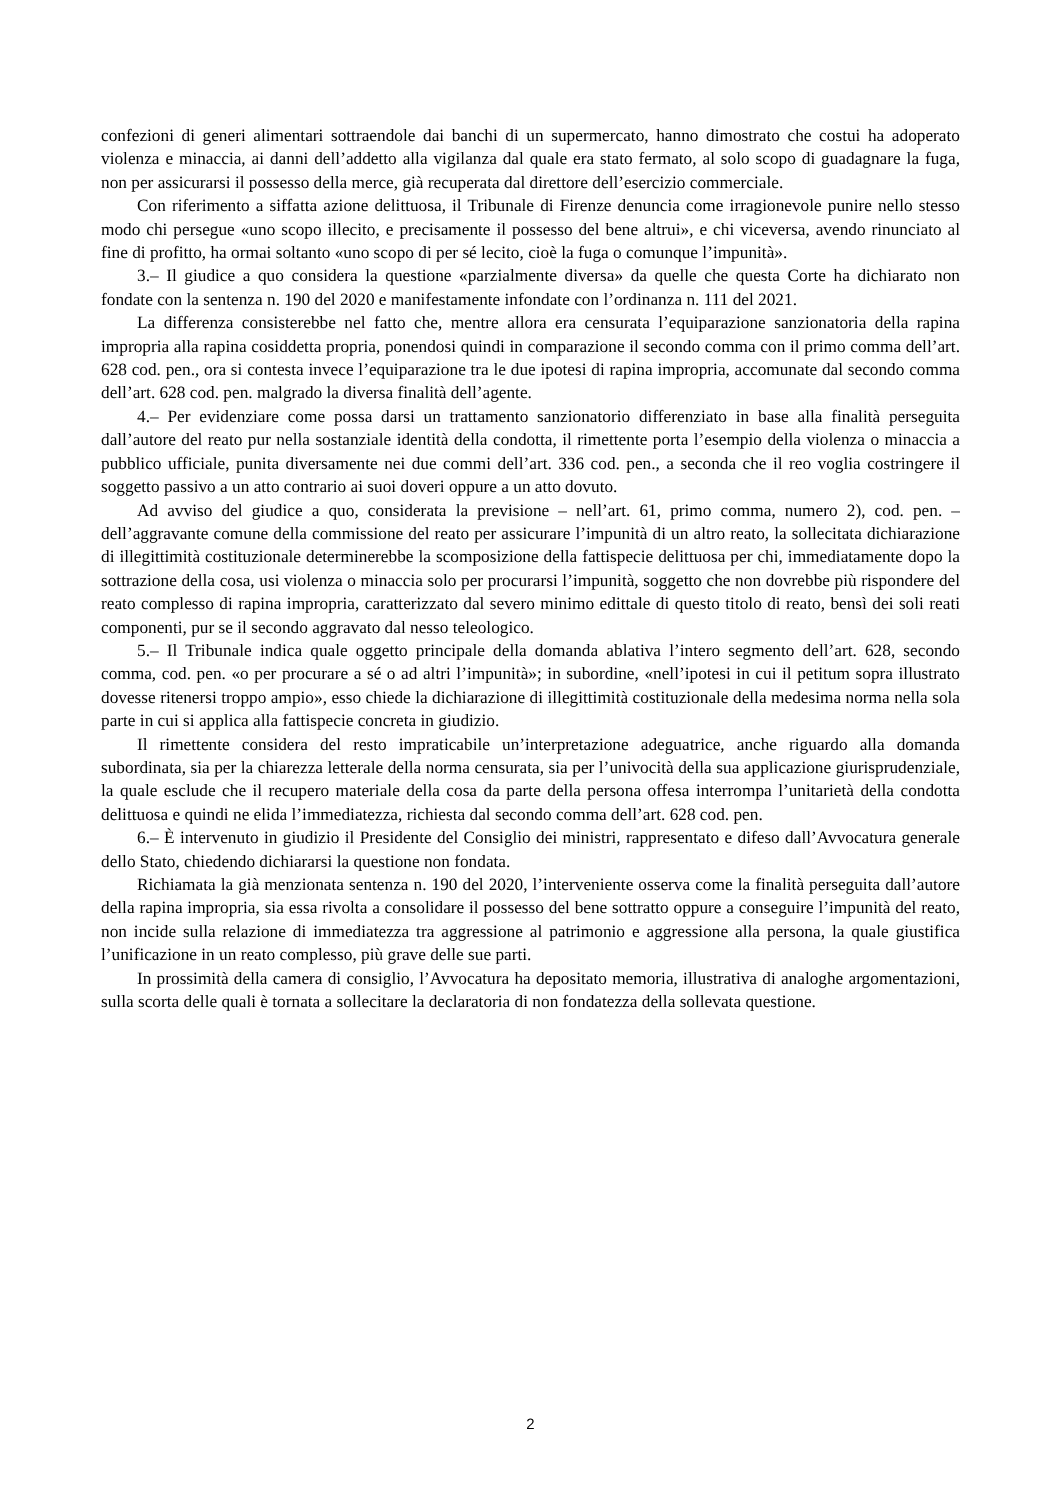confezioni di generi alimentari sottraendole dai banchi di un supermercato, hanno dimostrato che costui ha adoperato violenza e minaccia, ai danni dell’addetto alla vigilanza dal quale era stato fermato, al solo scopo di guadagnare la fuga, non per assicurarsi il possesso della merce, già recuperata dal direttore dell’esercizio commerciale.
Con riferimento a siffatta azione delittuosa, il Tribunale di Firenze denuncia come irragionevole punire nello stesso modo chi persegue «uno scopo illecito, e precisamente il possesso del bene altrui», e chi viceversa, avendo rinunciato al fine di profitto, ha ormai soltanto «uno scopo di per sé lecito, cioè la fuga o comunque l’impunità».
3.– Il giudice a quo considera la questione «parzialmente diversa» da quelle che questa Corte ha dichiarato non fondate con la sentenza n. 190 del 2020 e manifestamente infondate con l’ordinanza n. 111 del 2021.
La differenza consisterebbe nel fatto che, mentre allora era censurata l’equiparazione sanzionatoria della rapina impropria alla rapina cosiddetta propria, ponendosi quindi in comparazione il secondo comma con il primo comma dell’art. 628 cod. pen., ora si contesta invece l’equiparazione tra le due ipotesi di rapina impropria, accomunate dal secondo comma dell’art. 628 cod. pen. malgrado la diversa finalità dell’agente.
4.– Per evidenziare come possa darsi un trattamento sanzionatorio differenziato in base alla finalità perseguita dall’autore del reato pur nella sostanziale identità della condotta, il rimettente porta l’esempio della violenza o minaccia a pubblico ufficiale, punita diversamente nei due commi dell’art. 336 cod. pen., a seconda che il reo voglia costringere il soggetto passivo a un atto contrario ai suoi doveri oppure a un atto dovuto.
Ad avviso del giudice a quo, considerata la previsione – nell’art. 61, primo comma, numero 2), cod. pen. – dell’aggravante comune della commissione del reato per assicurare l’impunità di un altro reato, la sollecitata dichiarazione di illegittimità costituzionale determinerebbe la scomposizione della fattispecie delittuosa per chi, immediatamente dopo la sottrazione della cosa, usi violenza o minaccia solo per procurarsi l’impunità, soggetto che non dovrebbe più rispondere del reato complesso di rapina impropria, caratterizzato dal severo minimo edittale di questo titolo di reato, bensì dei soli reati componenti, pur se il secondo aggravato dal nesso teleologico.
5.– Il Tribunale indica quale oggetto principale della domanda ablativa l’intero segmento dell’art. 628, secondo comma, cod. pen. «o per procurare a sé o ad altri l’impunità»; in subordine, «nell’ipotesi in cui il petitum sopra illustrato dovesse ritenersi troppo ampio», esso chiede la dichiarazione di illegittimità costituzionale della medesima norma nella sola parte in cui si applica alla fattispecie concreta in giudizio.
Il rimettente considera del resto impraticabile un’interpretazione adeguatrice, anche riguardo alla domanda subordinata, sia per la chiarezza letterale della norma censurata, sia per l’univocità della sua applicazione giurisprudenziale, la quale esclude che il recupero materiale della cosa da parte della persona offesa interrompa l’unitarietà della condotta delittuosa e quindi ne elida l’immediatezza, richiesta dal secondo comma dell’art. 628 cod. pen.
6.– È intervenuto in giudizio il Presidente del Consiglio dei ministri, rappresentato e difeso dall’Avvocatura generale dello Stato, chiedendo dichiararsi la questione non fondata.
Richiamata la già menzionata sentenza n. 190 del 2020, l’interveniente osserva come la finalità perseguita dall’autore della rapina impropria, sia essa rivolta a consolidare il possesso del bene sottratto oppure a conseguire l’impunità del reato, non incide sulla relazione di immediatezza tra aggressione al patrimonio e aggressione alla persona, la quale giustifica l’unificazione in un reato complesso, più grave delle sue parti.
In prossimità della camera di consiglio, l’Avvocatura ha depositato memoria, illustrativa di analoghe argomentazioni, sulla scorta delle quali è tornata a sollecitare la declaratoria di non fondatezza della sollevata questione.
2